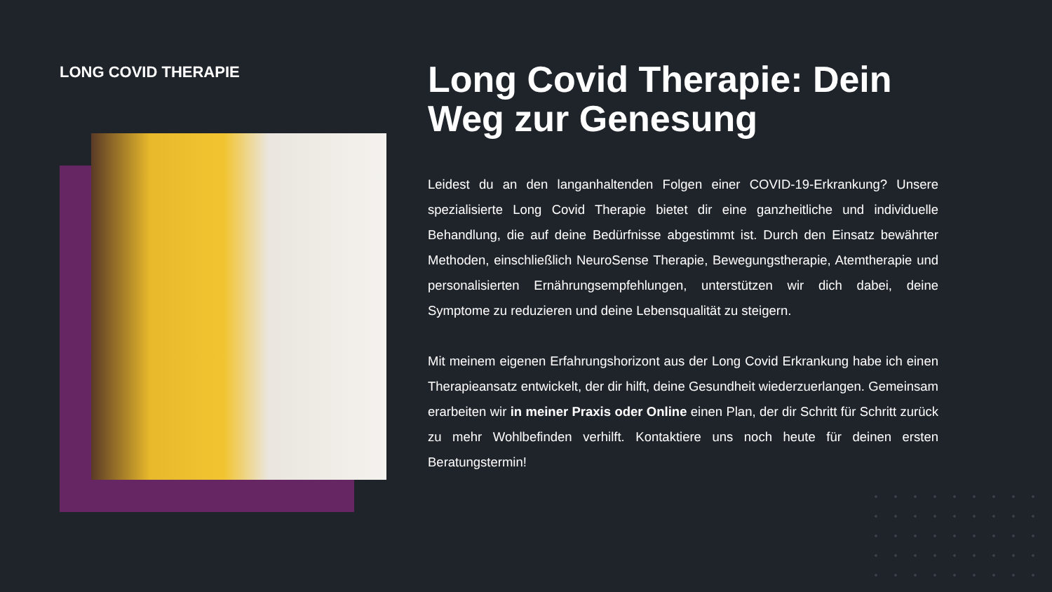LONG COVID THERAPIE
Long Covid Therapie: Dein Weg zur Genesung
Leidest du an den langanhaltenden Folgen einer COVID-19-Erkrankung? Unsere spezialisierte Long Covid Therapie bietet dir eine ganzheitliche und individuelle Behandlung, die auf deine Bedürfnisse abgestimmt ist. Durch den Einsatz bewährter Methoden, einschließlich NeuroSense Therapie, Bewegungstherapie, Atemtherapie und personalisierten Ernährungsempfehlungen, unterstützen wir dich dabei, deine Symptome zu reduzieren und deine Lebensqualität zu steigern.
Mit meinem eigenen Erfahrungshorizont aus der Long Covid Erkrankung habe ich einen Therapieansatz entwickelt, der dir hilft, deine Gesundheit wiederzuerlangen. Gemeinsam erarbeiten wir in meiner Praxis oder Online einen Plan, der dir Schritt für Schritt zurück zu mehr Wohlbefinden verhilft. Kontaktiere uns noch heute für deinen ersten Beratungstermin!